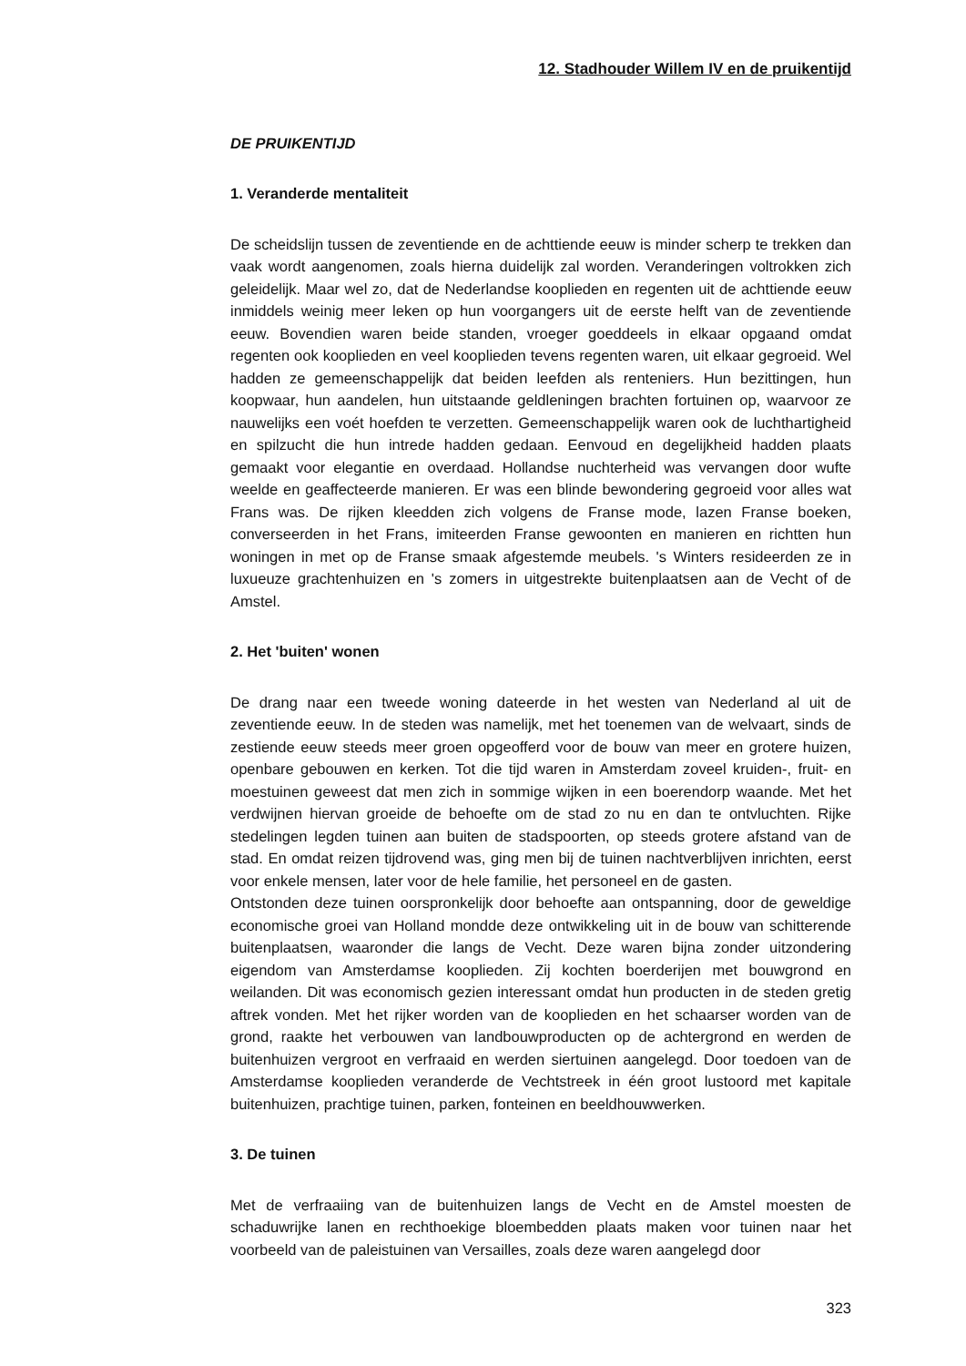12. Stadhouder Willem IV en de pruikentijd
DE PRUIKENTIJD
1. Veranderde mentaliteit
De scheidslijn tussen de zeventiende en de achttiende eeuw is minder scherp te trekken dan vaak wordt aangenomen, zoals hierna duidelijk zal worden. Veranderingen voltrokken zich geleidelijk. Maar wel zo, dat de Nederlandse kooplieden en regenten uit de achttiende eeuw inmiddels weinig meer leken op hun voorgangers uit de eerste helft van de zeventiende eeuw. Bovendien waren beide standen, vroeger goeddeels in elkaar opgaand omdat regenten ook kooplieden en veel kooplieden tevens regenten waren, uit elkaar gegroeid. Wel hadden ze gemeenschappelijk dat beiden leefden als renteniers. Hun bezittingen, hun koopwaar, hun aandelen, hun uitstaande geldleningen brachten fortuinen op, waarvoor ze nauwelijks een voét hoefden te verzetten. Gemeenschappelijk waren ook de luchthartigheid en spilzucht die hun intrede hadden gedaan. Eenvoud en degelijkheid hadden plaats gemaakt voor elegantie en overdaad. Hollandse nuchterheid was vervangen door wufte weelde en geaffecteerde manieren. Er was een blinde bewondering gegroeid voor alles wat Frans was. De rijken kleedden zich volgens de Franse mode, lazen Franse boeken, converseerden in het Frans, imiteerden Franse gewoonten en manieren en richtten hun woningen in met op de Franse smaak afgestemde meubels. 's Winters resideerden ze in luxueuze grachtenhuizen en 's zomers in uitgestrekte buitenplaatsen aan de Vecht of de Amstel.
2. Het 'buiten' wonen
De drang naar een tweede woning dateerde in het westen van Nederland al uit de zeventiende eeuw. In de steden was namelijk, met het toenemen van de welvaart, sinds de zestiende eeuw steeds meer groen opgeofferd voor de bouw van meer en grotere huizen, openbare gebouwen en kerken. Tot die tijd waren in Amsterdam zoveel kruiden-, fruit- en moestuinen geweest dat men zich in sommige wijken in een boerendorp waande. Met het verdwijnen hiervan groeide de behoefte om de stad zo nu en dan te ontvluchten. Rijke stedelingen legden tuinen aan buiten de stadspoorten, op steeds grotere afstand van de stad. En omdat reizen tijdrovend was, ging men bij de tuinen nachtverblijven inrichten, eerst voor enkele mensen, later voor de hele familie, het personeel en de gasten.
Ontstonden deze tuinen oorspronkelijk door behoefte aan ontspanning, door de geweldige economische groei van Holland mondde deze ontwikkeling uit in de bouw van schitterende buitenplaatsen, waaronder die langs de Vecht. Deze waren bijna zonder uitzondering eigendom van Amsterdamse kooplieden. Zij kochten boerderijen met bouwgrond en weilanden. Dit was economisch gezien interessant omdat hun producten in de steden gretig aftrek vonden. Met het rijker worden van de kooplieden en het schaarser worden van de grond, raakte het verbouwen van landbouwproducten op de achtergrond en werden de buitenhuizen vergroot en verfraaid en werden siertuinen aangelegd. Door toedoen van de Amsterdamse kooplieden veranderde de Vechtstreek in één groot lustoord met kapitale buitenhuizen, prachtige tuinen, parken, fonteinen en beeldhouwwerken.
3. De tuinen
Met de verfraaiing van de buitenhuizen langs de Vecht en de Amstel moesten de schaduwrijke lanen en rechthoekige bloembedden plaats maken voor tuinen naar het voorbeeld van de paleistuinen van Versailles, zoals deze waren aangelegd door
323